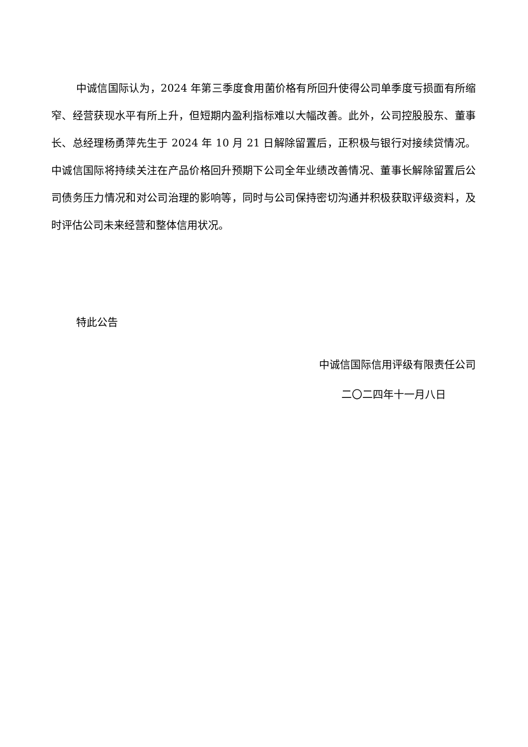中诚信国际认为，2024 年第三季度食用菌价格有所回升使得公司单季度亏损面有所缩窄、经营获现水平有所上升，但短期内盈利指标难以大幅改善。此外，公司控股股东、董事长、总经理杨勇萍先生于 2024 年 10 月 21 日解除留置后，正积极与银行对接续贷情况。中诚信国际将持续关注在产品价格回升预期下公司全年业绩改善情况、董事长解除留置后公司债务压力情况和对公司治理的影响等，同时与公司保持密切沟通并积极获取评级资料，及时评估公司未来经营和整体信用状况。
特此公告
中诚信国际信用评级有限责任公司
二〇二四年十一月八日